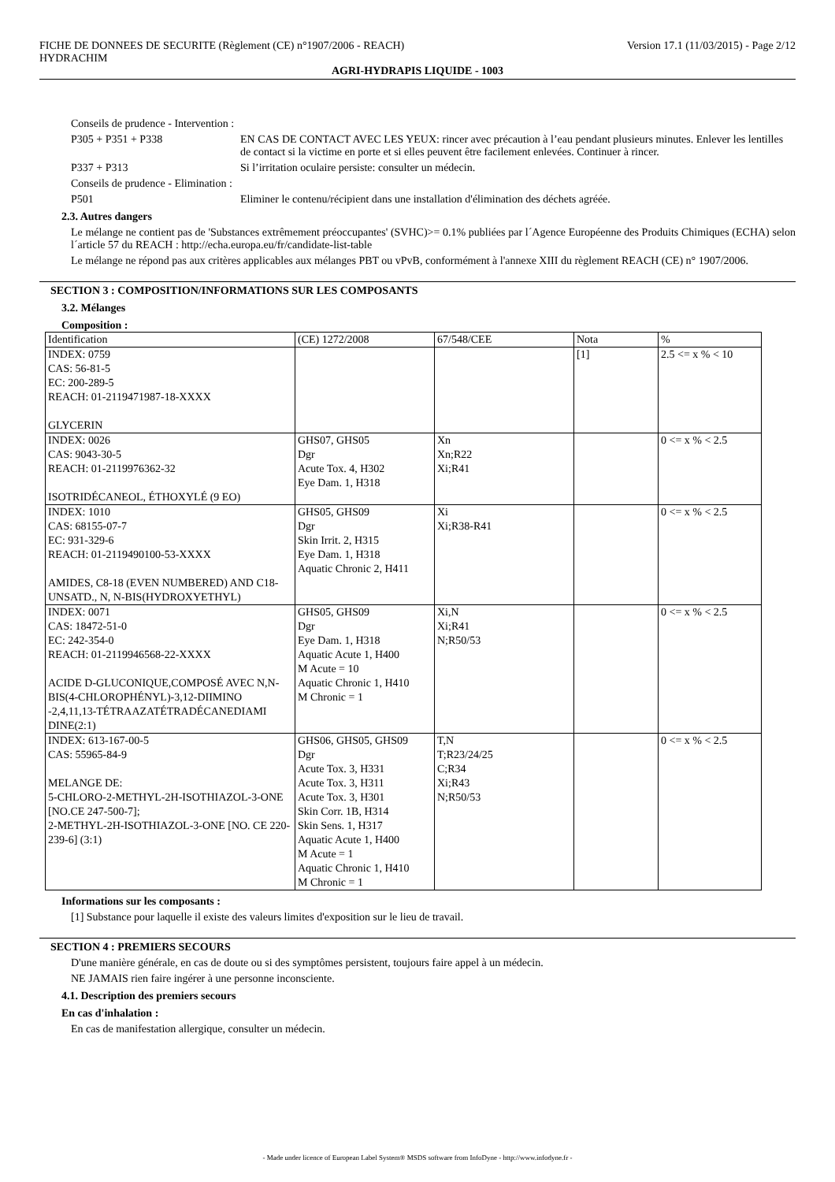FICHE DE DONNEES DE SECURITE (Règlement (CE) n°1907/2006 - REACH)
HYDRACHIM
Version 17.1 (11/03/2015) - Page 2/12
AGRI-HYDRAPIS LIQUIDE - 1003
Conseils de prudence - Intervention :
P305 + P351 + P338 EN CAS DE CONTACT AVEC LES YEUX: rincer avec précaution à l’eau pendant plusieurs minutes. Enlever les lentilles de contact si la victime en porte et si elles peuvent être facilement enlevées. Continuer à rincer.
P337 + P313 Si l’irritation oculaire persiste: consulter un médecin.
Conseils de prudence - Elimination :
P501 Eliminer le contenu/récipient dans une installation d'élimination des déchets agréée.
2.3. Autres dangers
Le mélange ne contient pas de 'Substances extrêmement préoccupantes' (SVHC)>= 0.1% publiées par l´Agence Européenne des Produits Chimiques (ECHA) selon l´article 57 du REACH : http://echa.europa.eu/fr/candidate-list-table
Le mélange ne répond pas aux critères applicables aux mélanges PBT ou vPvB, conformément à l'annexe XIII du règlement REACH (CE) n° 1907/2006.
SECTION 3 : COMPOSITION/INFORMATIONS SUR LES COMPOSANTS
3.2. Mélanges
Composition :
| Identification | (CE) 1272/2008 | 67/548/CEE | Nota | % |
| INDEX: 0759 CAS: 56-81-5 EC: 200-289-5 REACH: 01-2119471987-18-XXXX GLYCERIN | | | [1] | 2.5 <= x % < 10 |
| INDEX: 0026 CAS: 9043-30-5 REACH: 01-2119976362-32 ISOTRIDÉCANEOL, ÉTHOXYLÉ (9 EO) | GHS07, GHS05 Dgr Acute Tox. 4, H302 Eye Dam. 1, H318 | Xn Xn;R22 Xi;R41 | | 0 <= x % < 2.5 |
| INDEX: 1010 CAS: 68155-07-7 EC: 931-329-6 REACH: 01-2119490100-53-XXXX AMIDES, C8-18 (EVEN NUMBERED) AND C18-UNSATD., N, N-BIS(HYDROXYETHYL) | GHS05, GHS09 Dgr Skin Irrit. 2, H315 Eye Dam. 1, H318 Aquatic Chronic 2, H411 | Xi Xi;R38-R41 | | 0 <= x % < 2.5 |
| INDEX: 0071 CAS: 18472-51-0 EC: 242-354-0 REACH: 01-2119946568-22-XXXX ACIDE D-GLUCONIQUE,COMPOSÉ AVEC N,N-BIS(4-CHLOROPHÉNYL)-3,12-DIIMINO -2,4,11,13-TÉTRAAZATÉTRADÉCANEDIAMI DINE(2:1) | GHS05, GHS09 Dgr Eye Dam. 1, H318 Aquatic Acute 1, H400 M Acute = 10 Aquatic Chronic 1, H410 M Chronic = 1 | Xi,N Xi;R41 N;R50/53 | | 0 <= x % < 2.5 |
| INDEX: 613-167-00-5 CAS: 55965-84-9 MELANGE DE: 5-CHLORO-2-METHYL-2H-ISOTHIAZOL-3-ONE [NO.CE 247-500-7]; 2-METHYL-2H-ISOTHIAZOL-3-ONE [NO. CE 220-239-6] (3:1) | GHS06, GHS05, GHS09 Dgr Acute Tox. 3, H331 Acute Tox. 3, H311 Acute Tox. 3, H301 Skin Corr. 1B, H314 Skin Sens. 1, H317 Aquatic Acute 1, H400 M Acute = 1 Aquatic Chronic 1, H410 M Chronic = 1 | T,N T;R23/24/25 C;R34 Xi;R43 N;R50/53 | | 0 <= x % < 2.5 |
Informations sur les composants :
[1] Substance pour laquelle il existe des valeurs limites d'exposition sur le lieu de travail.
SECTION 4 : PREMIERS SECOURS
D'une manière générale, en cas de doute ou si des symptômes persistent, toujours faire appel à un médecin.
NE JAMAIS rien faire ingérer à une personne inconsciente.
4.1. Description des premiers secours
En cas d'inhalation :
En cas de manifestation allergique, consulter un médecin.
- Made under licence of European Label System® MSDS software from InfoDyne - http://www.infodyne.fr -